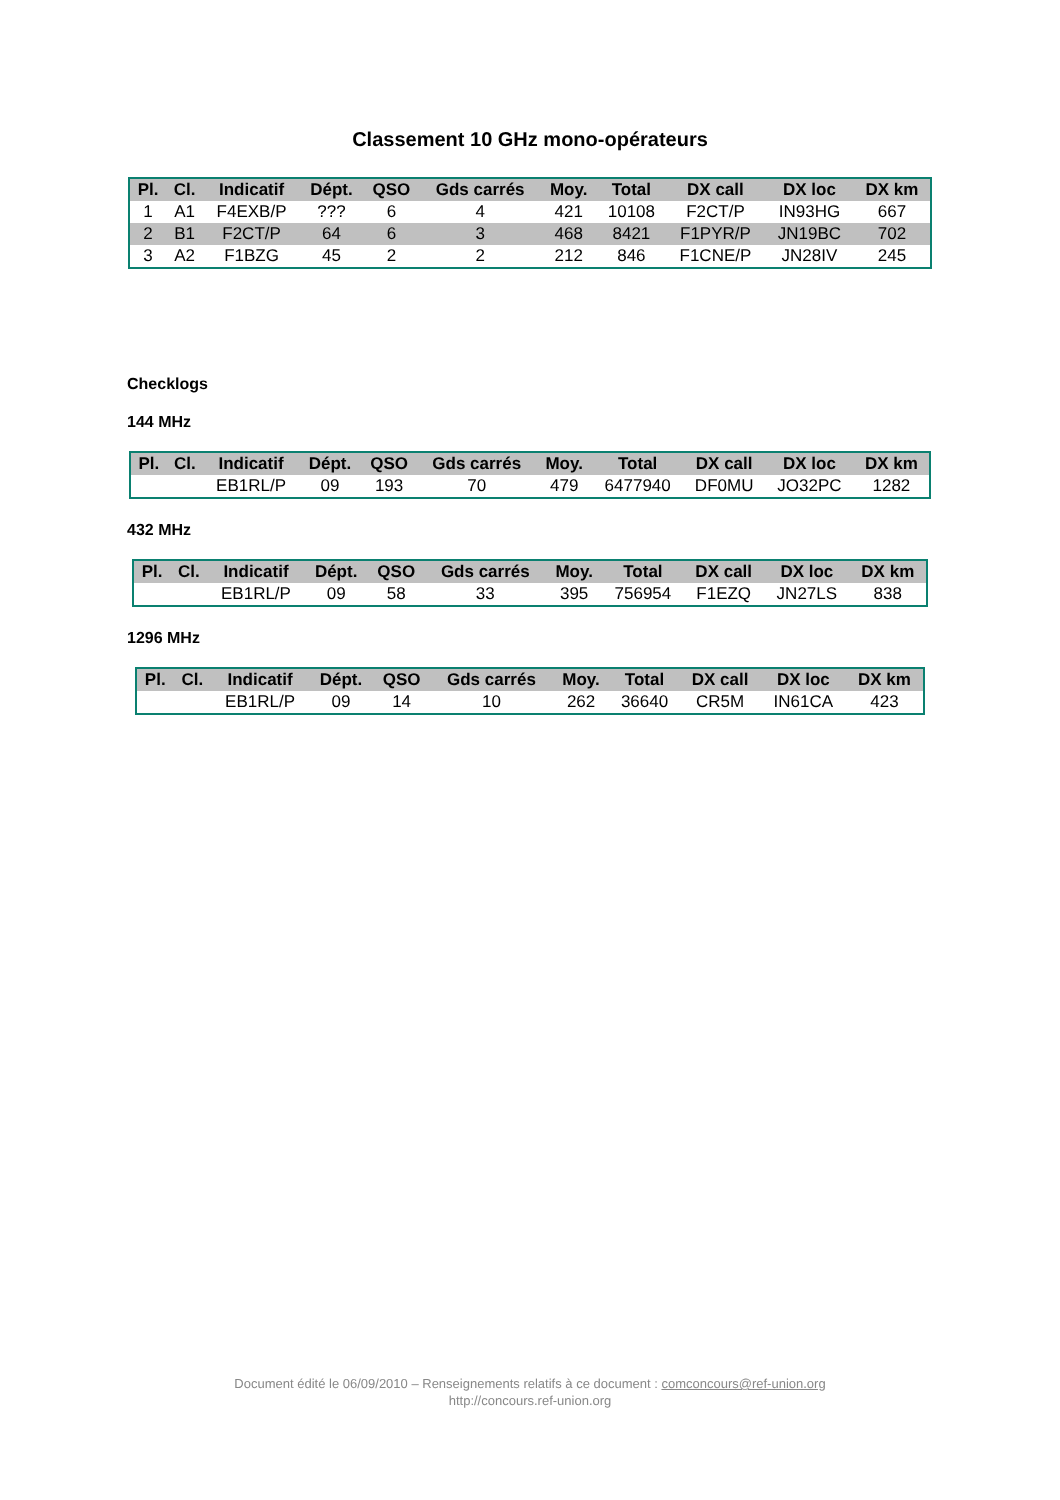Classement 10 GHz mono-opérateurs
| Pl. | Cl. | Indicatif | Dépt. | QSO | Gds carrés | Moy. | Total | DX call | DX loc | DX km |
| --- | --- | --- | --- | --- | --- | --- | --- | --- | --- | --- |
| 1 | A1 | F4EXB/P | ??? | 6 | 4 | 421 | 10108 | F2CT/P | IN93HG | 667 |
| 2 | B1 | F2CT/P | 64 | 6 | 3 | 468 | 8421 | F1PYR/P | JN19BC | 702 |
| 3 | A2 | F1BZG | 45 | 2 | 2 | 212 | 846 | F1CNE/P | JN28IV | 245 |
Checklogs
144 MHz
| Pl. | Cl. | Indicatif | Dépt. | QSO | Gds carrés | Moy. | Total | DX call | DX loc | DX km |
| --- | --- | --- | --- | --- | --- | --- | --- | --- | --- | --- |
| | | EB1RL/P | 09 | 193 | 70 | 479 | 6477940 | DF0MU | JO32PC | 1282 |
432 MHz
| Pl. | Cl. | Indicatif | Dépt. | QSO | Gds carrés | Moy. | Total | DX call | DX loc | DX km |
| --- | --- | --- | --- | --- | --- | --- | --- | --- | --- | --- |
| | | EB1RL/P | 09 | 58 | 33 | 395 | 756954 | F1EZQ | JN27LS | 838 |
1296 MHz
| Pl. | Cl. | Indicatif | Dépt. | QSO | Gds carrés | Moy. | Total | DX call | DX loc | DX km |
| --- | --- | --- | --- | --- | --- | --- | --- | --- | --- | --- |
| | | EB1RL/P | 09 | 14 | 10 | 262 | 36640 | CR5M | IN61CA | 423 |
Document édité le 06/09/2010 – Renseignements relatifs à ce document : comconcours@ref-union.org
http://concours.ref-union.org